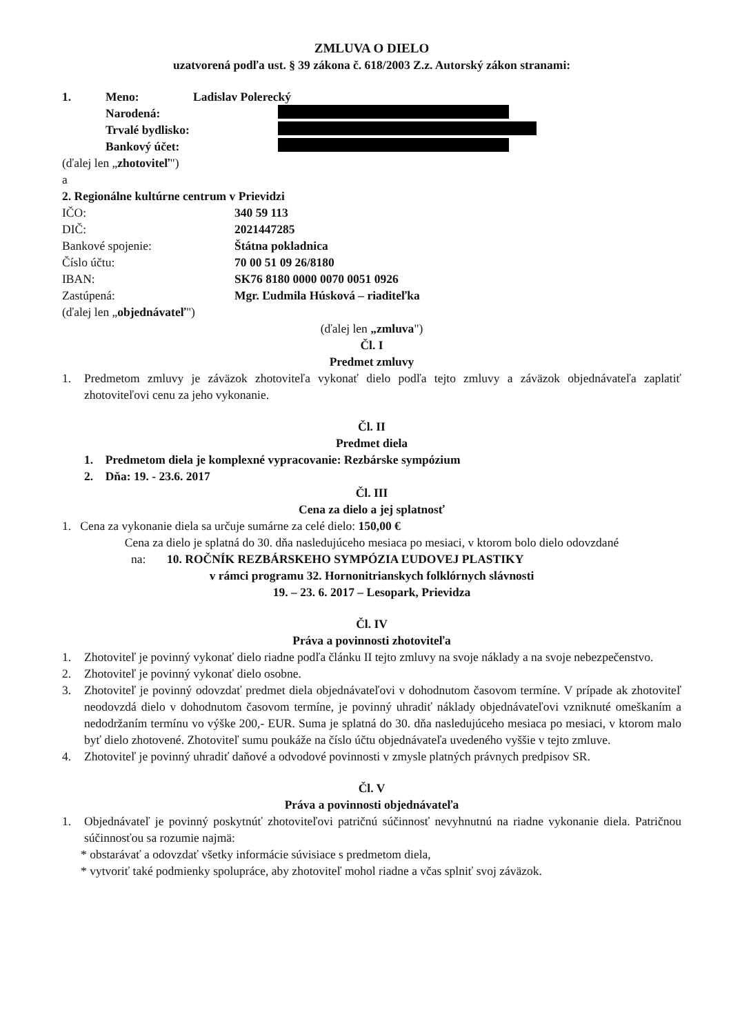ZMLUVA O DIELO
uzatvorená podľa ust. § 39 zákona č. 618/2003 Z.z. Autorský zákon stranami:
1. Meno: Ladislav Polerecký
Narodená:
Trvalé bydlisko:
Bankový účet:
(ďalej len „zhotoviteľ")
a
2. Regionálne kultúrne centrum v Prievidzi
IČO: 340 59 113
DIČ: 2021447285
Bankové spojenie: Štátna pokladnica
Číslo účtu: 70 00 51 09 26/8180
IBAN: SK76 8180 0000 0070 0051 0926
Zastúpená: Mgr. Ľudmila Húsková – riaditeľka
(ďalej len „objednávateľ")
(ďalej len „zmluva")
Čl. I
Predmet zmluvy
1. Predmetom zmluvy je záväzok zhotoviteľa vykonať dielo podľa tejto zmluvy a záväzok objednávateľa zaplatiť zhotoviteľovi cenu za jeho vykonanie.
Čl. II
Predmet diela
1. Predmetom diela je komplexné vypracovanie: Rezbárske sympózium
2. Dňa: 19. - 23.6. 2017
Čl. III
Cena za dielo a jej splatnosť
1. Cena za vykonanie diela sa určuje sumárne za celé dielo: 150,00 €
Cena za dielo je splatná do 30. dňa nasledujúceho mesiaca po mesiaci, v ktorom bolo dielo odovzdané
na: 10. ROČNÍK REZBÁRSKEHO SYMPÓZIA ĽUDOVEJ PLASTIKY
v rámci programu 32. Hornonitrianskych folklórnych slávnosti
19. – 23. 6. 2017 – Lesopark, Prievidza
Čl. IV
Práva a povinnosti zhotoviteľa
1. Zhotoviteľ je povinný vykonať dielo riadne podľa článku II tejto zmluvy na svoje náklady a na svoje nebezpečenstvo.
2. Zhotoviteľ je povinný vykonať dielo osobne.
3. Zhotoviteľ je povinný odovzdať predmet diela objednávateľovi v dohodnutom časovom termíne. V prípade ak zhotoviteľ neodovzdá dielo v dohodnutom časovom termíne, je povinný uhradiť náklady objednávateľovi vzniknuté omeškaním a nedodržaním termínu vo výške 200,- EUR. Suma je splatná do 30. dňa nasledujúceho mesiaca po mesiaci, v ktorom malo byť dielo zhotovené. Zhotoviteľ sumu poukáže na číslo účtu objednávateľa uvedeného vyššie v tejto zmluve.
4. Zhotoviteľ je povinný uhradiť daňové a odvodové povinnosti v zmysle platných právnych predpisov SR.
Čl. V
Práva a povinnosti objednávateľa
1. Objednávateľ je povinný poskytnúť zhotoviteľovi patričnú súčinnosť nevyhnutnú na riadne vykonanie diela. Patričnou súčinnosťou sa rozumie najmä:
* obstarávať a odovzdať všetky informácie súvisiace s predmetom diela,
* vytvoriť také podmienky spolupráce, aby zhotoviteľ mohol riadne a včas splniť svoj záväzok.